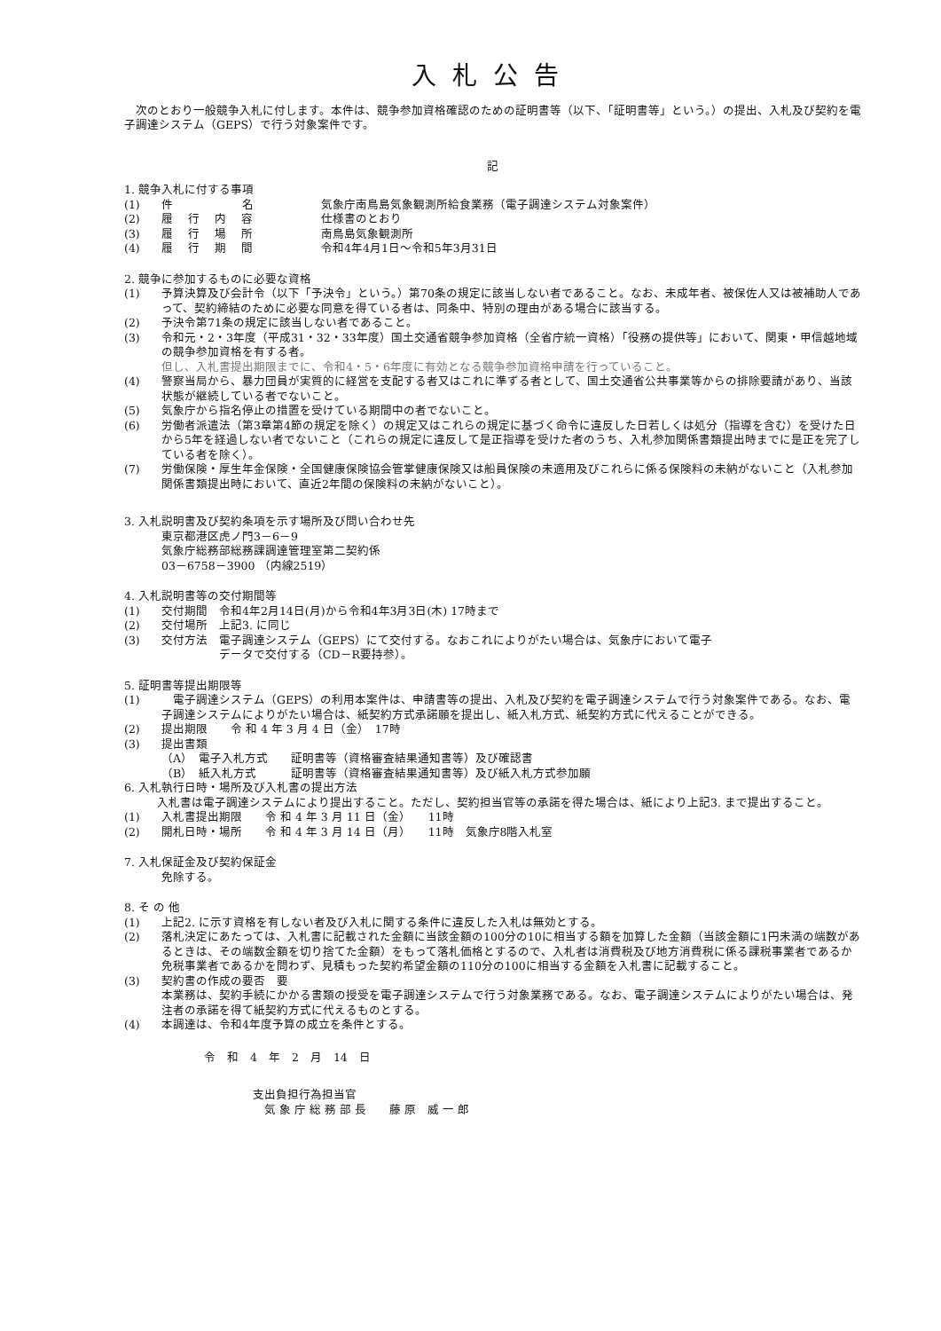入札公告
　次のとおり一般競争入札に付します。本件は、競争参加資格確認のための証明書等（以下、「証明書等」という。）の提出、入札及び契約を電子調達システム（GEPS）で行う対象案件です。
記
1. 競争入札に付する事項
(1) 件　　　　　　名 気象庁南鳥島気象観測所給食業務（電子調達システム対象案件）
(2) 履　 行　 内　 容 仕様書のとおり
(3) 履　 行　 場　 所 南鳥島気象観測所
(4) 履　 行　 期　 間 令和4年4月1日～令和5年3月31日
2. 競争に参加するものに必要な資格
(1) 予算決算及び会計令（以下「予決令」という。）第70条の規定に該当しない者であること。なお、未成年者、被保佐人又は被補助人であって、契約締結のために必要な同意を得ている者は、同条中、特別の理由がある場合に該当する。
(2) 予決令第71条の規定に該当しない者であること。
(3) 令和元・2・3年度（平成31・32・33年度）国土交通省競争参加資格（全省庁統一資格）「役務の提供等」において、関東・甲信越地域の競争参加資格を有する者。
但し、入札書提出期限までに、令和4・5・6年度に有効となる競争参加資格申請を行っていること。
(4) 警察当局から、暴力団員が実質的に経営を支配する者又はこれに準ずる者として、国土交通省公共事業等からの排除要請があり、当該状態が継続している者でないこと。
(5) 気象庁から指名停止の措置を受けている期間中の者でないこと。
(6) 労働者派遣法（第3章第4節の規定を除く）の規定又はこれらの規定に基づく命令に違反した日若しくは処分（指導を含む）を受けた日から5年を経過しない者でないこと（これらの規定に違反して是正指導を受けた者のうち、入札参加関係書類提出時までに是正を完了している者を除く）。
(7) 労働保険・厚生年金保険・全国健康保険協会管掌健康保険又は船員保険の未適用及びこれらに係る保険料の未納がないこと（入札参加関係書類提出時において、直近2年間の保険料の未納がないこと）。
3. 入札説明書及び契約条項を示す場所及び問い合わせ先
東京都港区虎ノ門3－6－9
気象庁総務部総務課調達管理室第二契約係
03－6758－3900 （内線2519）
4. 入札説明書等の交付期間等
(1) 交付期間　令和4年2月14日(月)から令和4年3月3日(木) 17時まで
(2) 交付場所　上記3. に同じ
(3) 交付方法　電子調達システム（GEPS）にて交付する。なおこれによりがたい場合は、気象庁において電子
　　　　　データで交付する（CD－R要持参）。
5. 証明書等提出期限等
(1)　電子調達システム（GEPS）の利用本案件は、申請書等の提出、入札及び契約を電子調達システムで行う対象案件である。なお、電子調達システムによりがたい場合は、紙契約方式承諾願を提出し、紙入札方式、紙契約方式に代えることができる。
(2) 提出期限　　令 和 4 年 3 月 4 日（金）　17時
(3) 提出書類
（A）　電子入札方式　　証明書等（資格審査結果通知書等）及び確認書
（B）　紙入札方式　　　証明書等（資格審査結果通知書等）及び紙入札方式参加願
6. 入札執行日時・場所及び入札書の提出方法
　入札書は電子調達システムにより提出すること。ただし、契約担当官等の承諾を得た場合は、紙により上記3. まで提出すること。
(1) 入札書提出期限　　令 和 4 年 3 月 11 日（金）　　11時
(2) 開札日時・場所　　令 和 4 年 3 月 14 日（月）　　11時　気象庁8階入札室
7. 入札保証金及び契約保証金
免除する。
8. そ の 他
(1) 上記2. に示す資格を有しない者及び入札に関する条件に違反した入札は無効とする。
(2) 落札決定にあたっては、入札書に記載された金額に当該金額の100分の10に相当する額を加算した金額（当該金額に1円未満の端数があるときは、その端数金額を切り捨てた金額）をもって落札価格とするので、入札者は消費税及び地方消費税に係る課税事業者であるか免税事業者であるかを問わず、見積もった契約希望金額の110分の100に相当する金額を入札書に記載すること。
(3) 契約書の作成の要否　要
本業務は、契約手続にかかる書類の授受を電子調達システムで行う対象業務である。なお、電子調達システムによりがたい場合は、発注者の承諾を得て紙契約方式に代えるものとする。
(4) 本調達は、令和4年度予算の成立を条件とする。
令　和　4　年　2　月　14　日
支出負担行為担当官
　気 象 庁 総 務 部 長　　藤 原　威 一 郎